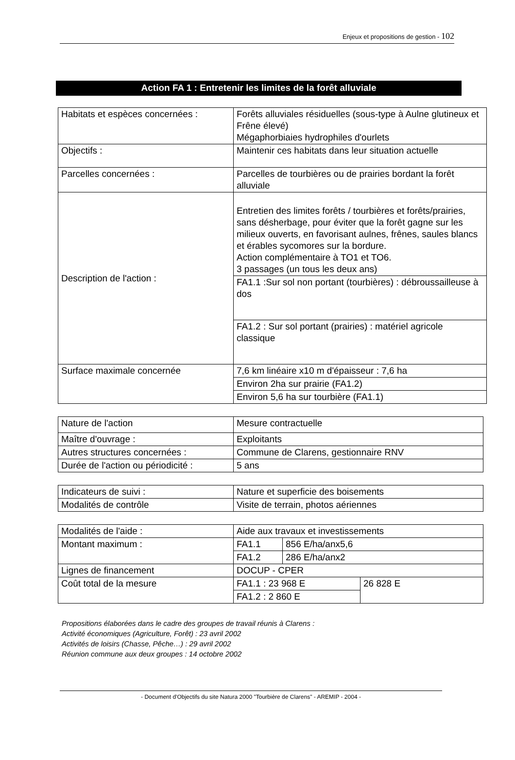Enjeux et propositions de gestion - 102
Action FA 1 : Entretenir les limites de la forêt alluviale
| Habitats et espèces concernées : | Forêts alluviales résiduelles (sous-type à Aulne glutineux et Frêne élevé) Mégaphorbiaies hydrophiles d'ourlets |
| Objectifs : | Maintenir ces habitats dans leur situation actuelle |
| Parcelles concernées : | Parcelles de tourbières ou de prairies bordant la forêt alluviale |
| Description de l'action : | Entretien des limites forêts / tourbières et forêts/prairies, sans désherbage, pour éviter que la forêt gagne sur les milieux ouverts, en favorisant aulnes, frênes, saules blancs et érables sycomores sur la bordure. Action complémentaire à TO1 et TO6. 3 passages (un tous les deux ans) |
| | FA1.1 :Sur sol non portant (tourbières) : débroussailleuse à dos |
| | FA1.2 : Sur sol portant (prairies) : matériel agricole classique |
| Surface maximale concernée | 7,6 km linéaire x10 m d'épaisseur : 7,6 ha |
| | Environ 2ha sur prairie (FA1.2) |
| | Environ 5,6 ha sur tourbière (FA1.1) |
| Nature de l'action | Mesure contractuelle |
| Maître d'ouvrage : | Exploitants |
| Autres structures concernées : | Commune de Clarens, gestionnaire RNV |
| Durée de l'action ou périodicité : | 5 ans |
| Indicateurs de suivi : | Nature et superficie des boisements |
| Modalités de contrôle | Visite de terrain, photos aériennes |
| Modalités de l'aide : | Aide aux travaux et investissements | | |
| Montant maximum : | FA1.1 | 856 E/ha/anx5,6 | |
| | FA1.2 | 286 E/ha/anx2 | |
| Lignes de financement | DOCUP - CPER | | |
| Coût total de la mesure | FA1.1 : 23 968 E | | 26 828 E |
| | FA1.2 : 2 860 E | | |
Propositions élaborées dans le cadre des groupes de travail réunis à Clarens :
Activité économiques (Agriculture, Forêt) : 23 avril 2002
Activités de loisirs (Chasse, Pêche…) : 29 avril 2002
Réunion commune aux deux groupes : 14 octobre 2002
- Document d'Objectifs du site Natura 2000 "Tourbière de Clarens" - AREMIP - 2004 -